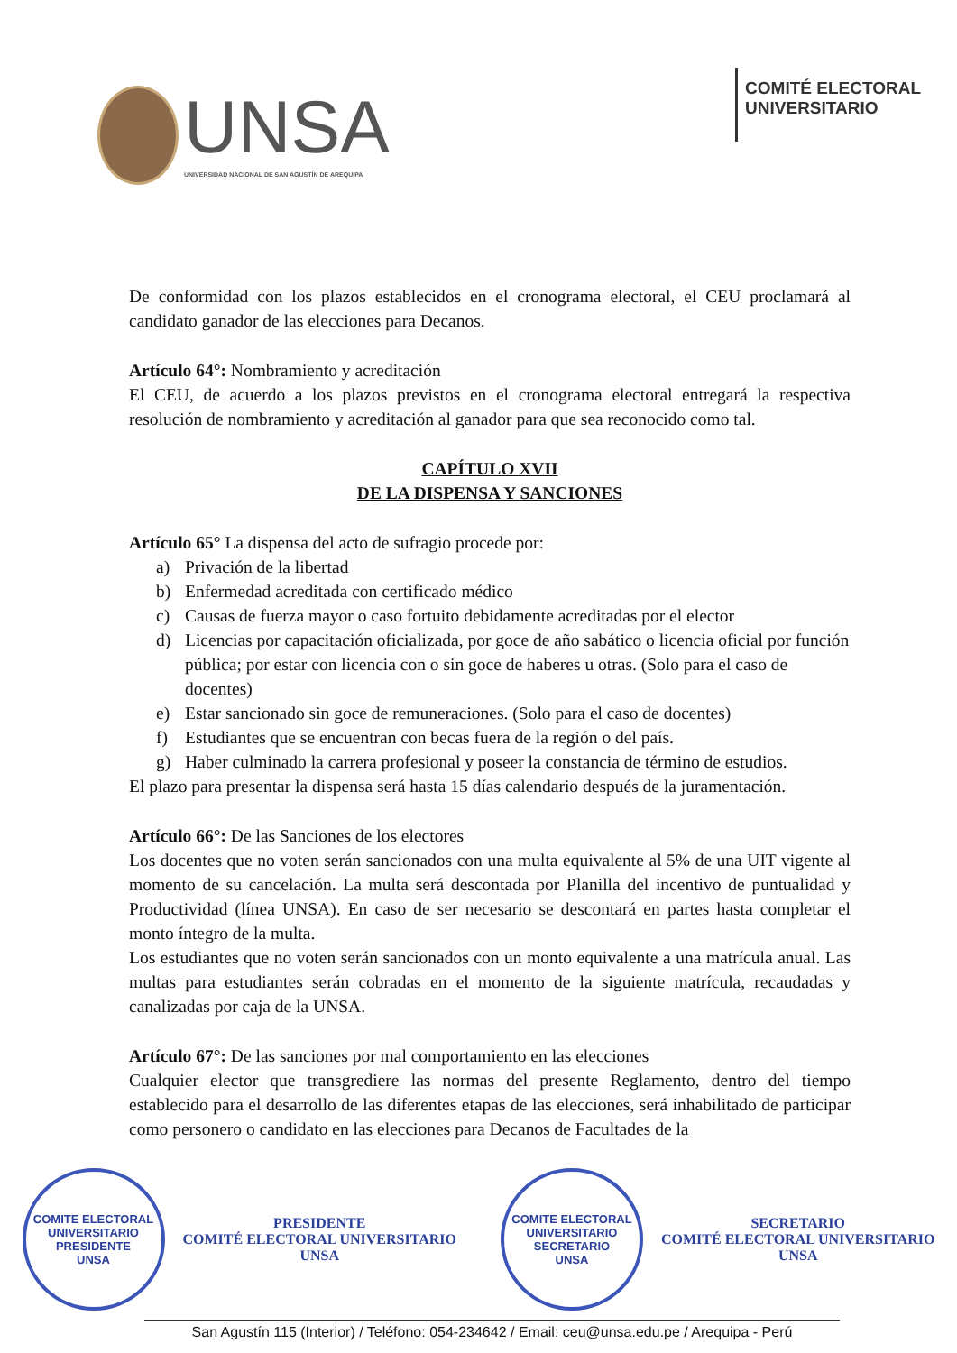UNSA
UNIVERSIDAD NACIONAL DE SAN AGUSTÍN DE AREQUIPA
COMITÉ ELECTORAL
UNIVERSITARIO
De conformidad con los plazos establecidos en el cronograma electoral, el CEU proclamará al candidato ganador de las elecciones para Decanos.
Artículo 64°: Nombramiento y acreditación
El CEU, de acuerdo a los plazos previstos en el cronograma electoral entregará la respectiva resolución de nombramiento y acreditación al ganador para que sea reconocido como tal.
CAPÍTULO XVII
DE LA DISPENSA Y SANCIONES
Artículo 65° La dispensa del acto de sufragio procede por:
a) Privación de la libertad
b) Enfermedad acreditada con certificado médico
c) Causas de fuerza mayor o caso fortuito debidamente acreditadas por el elector
d) Licencias por capacitación oficializada, por goce de año sabático o licencia oficial por función pública; por estar con licencia con o sin goce de haberes u otras. (Solo para el caso de docentes)
e) Estar sancionado sin goce de remuneraciones. (Solo para el caso de docentes)
f) Estudiantes que se encuentran con becas fuera de la región o del país.
g) Haber culminado la carrera profesional y poseer la constancia de término de estudios.
El plazo para presentar la dispensa será hasta 15 días calendario después de la juramentación.
Artículo 66°: De las Sanciones de los electores
Los docentes que no voten serán sancionados con una multa equivalente al 5% de una UIT vigente al momento de su cancelación. La multa será descontada por Planilla del incentivo de puntualidad y Productividad (línea UNSA). En caso de ser necesario se descontará en partes hasta completar el monto íntegro de la multa.
Los estudiantes que no voten serán sancionados con un monto equivalente a una matrícula anual. Las multas para estudiantes serán cobradas en el momento de la siguiente matrícula, recaudadas y canalizadas por caja de la UNSA.
Artículo 67°: De las sanciones por mal comportamiento en las elecciones
Cualquier elector que transgrediere las normas del presente Reglamento, dentro del tiempo establecido para el desarrollo de las diferentes etapas de las elecciones, será inhabilitado de participar como personero o candidato en las elecciones para Decanos de Facultades de la
COMITE ELECTORAL UNIVERSITARIO
PRESIDENTE
UNSA
PRESIDENTE
COMITÉ ELECTORAL UNIVERSITARIO
UNSA
COMITE ELECTORAL UNIVERSITARIO
SECRETARIO
UNSA
SECRETARIO
COMITÉ ELECTORAL UNIVERSITARIO
UNSA
San Agustín 115 (Interior) / Teléfono: 054-234642 / Email: ceu@unsa.edu.pe / Arequipa - Perú